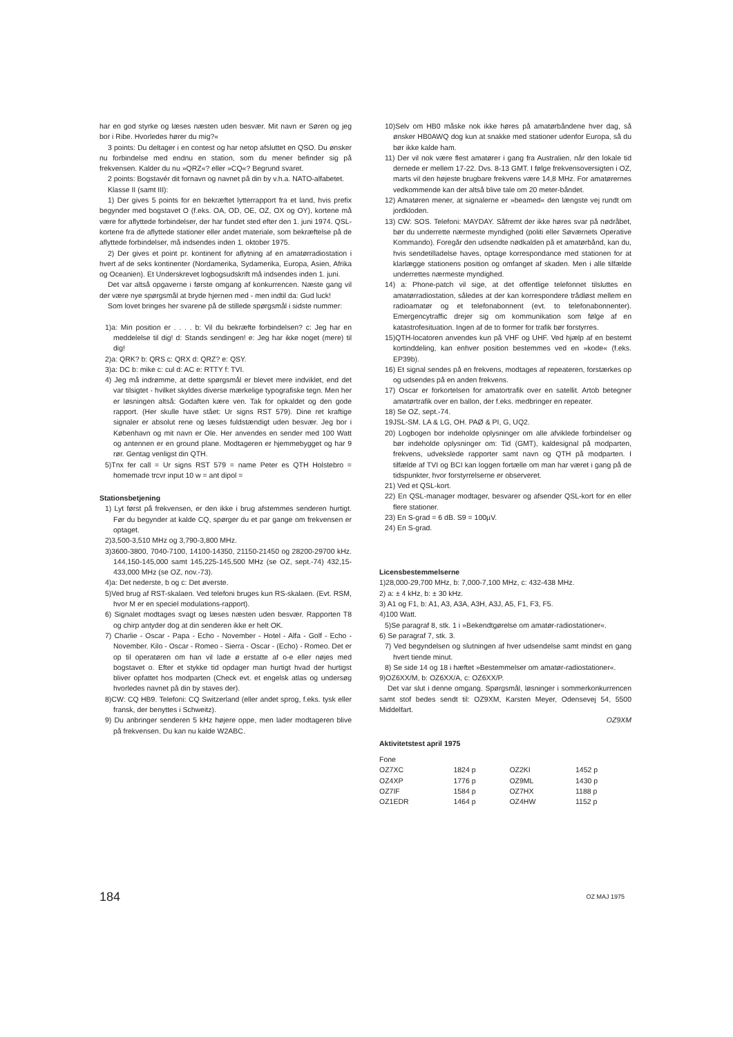har en god styrke og læses næsten uden besvær. Mit navn er Søren og jeg bor i Ribe. Hvorledes hører du mig?«
3 points: Du deltager i en contest og har netop afsluttet en QSO. Du ønsker nu forbindelse med endnu en station, som du mener befinder sig på frekvensen. Kalder du nu »QRZ«? eller »CQ«? Begrund svaret.
2 points: Bogstavér dit fornavn og navnet på din by v.h.a. NATO-alfabetet.
Klasse II (samt III):
1) Der gives 5 points for en bekræftet lytterrapport fra et land, hvis prefix begynder med bogstavet O (f.eks. OA, OD, OE, OZ, OX og OY), kortene må være for aflyttede forbindelser, der har fundet sted efter den 1. juni 1974. QSL-kortene fra de aflyttede stationer eller andet materiale, som bekræftelse på de aflyttede forbindelser, må indsendes inden 1. oktober 1975.
2) Der gives et point pr. kontinent for aflytning af en amatørradiostation i hvert af de seks kontinenter (Nordamerika, Sydamerika, Europa, Asien, Afrika og Oceanien). Et Underskrevet logbogsudskrift må indsendes inden 1. juni.
Det var altså opgaverne i første omgang af konkurrencen. Næste gang vil der være nye spørgsmål at bryde hjernen med - men indtil da: Gud luck!
Som lovet bringes her svarene på de stillede spørgsmål i sidste nummer:
1)a: Min position er . . . . b: Vil du bekræfte forbindelsen? c: Jeg har en meddelelse til dig! d: Stands sendingen! e: Jeg har ikke noget (mere) til dig!
2)a: QRK? b: QRS c: QRX d: QRZ? e: QSY.
3)a: DC b: mike c: cul d: AC e: RTTY f: TVI.
4) Jeg må indrømme, at dette spørgsmål er blevet mere indviklet, end det var tilsigtet - hvilket skyldes diverse mærkelige typografiske tegn. Men her er løsningen altså: Godaften kære ven. Tak for opkaldet og den gode rapport. (Her skulle have stået: Ur signs RST 579). Dine ret kraftige signaler er absolut rene og læses fuldstændigt uden besvær. Jeg bor i København og mit navn er Ole. Her anvendes en sender med 100 Watt og antennen er en ground plane. Modtageren er hjemmebygget og har 9 rør. Gentag venligst din QTH.
5)Tnx fer call = Ur signs RST 579 = name Peter es QTH Holstebro = homemade trcvr input 10 w = ant dipol =
Stationsbetjening
1) Lyt først på frekvensen, er den ikke i brug afstemmes senderen hurtigt. Før du begynder at kalde CQ, spørger du et par gange om frekvensen er optaget.
2)3,500-3,510 MHz og 3,790-3,800 MHz.
3)3600-3800, 7040-7100, 14100-14350, 21150-21450 og 28200-29700 kHz. 144,150-145,000 samt 145,225-145,500 MHz (se OZ, sept.-74) 432,15-433,000 MHz (se OZ, nov.-73).
4)a: Det nederste, b og c: Det øverste.
5)Ved brug af RST-skalaen. Ved telefoni bruges kun RS-skalaen. (Evt. RSM, hvor M er en speciel modulations-rapport).
6) Signalet modtages svagt og læses næsten uden besvær. Rapporten T8 og chirp antyder dog at din senderen ikke er helt OK.
7) Charlie - Oscar - Papa - Echo - November - Hotel - Alfa - Golf - Echo - November. Kilo - Oscar - Romeo - Sierra - Oscar - (Echo) - Romeo. Det er op til operatøren om han vil lade ø erstatte af o-e eller nøjes med bogstavet o. Efter et stykke tid opdager man hurtigt hvad der hurtigst bliver opfattet hos modparten (Check evt. et engelsk atlas og undersøg hvorledes navnet på din by staves der).
8)CW: CQ HB9. Telefoni: CQ Switzerland (eller andet sprog, f.eks. tysk eller fransk, der benyttes i Schweitz).
9) Du anbringer senderen 5 kHz højere oppe, men lader modtageren blive på frekvensen. Du kan nu kalde W2ABC.
10)Selv om HB0 måske nok ikke høres på amatørbåndene hver dag, så ønsker HB0AWQ dog kun at snakke med stationer udenfor Europa, så du bør ikke kalde ham.
11) Der vil nok være flest amatører i gang fra Australien, når den lokale tid dernede er mellem 17-22. Dvs. 8-13 GMT. I følge frekvensoversigten i OZ, marts vil den højeste brugbare frekvens være 14,8 MHz. For amatørernes vedkommende kan der altså blive tale om 20 meter-båndet.
12) Amatøren mener, at signalerne er »beamed« den længste vej rundt om jordkloden.
13) CW: SOS. Telefoni: MAYDAY. Såfremt der ikke høres svar på nødråbet, bør du underrette nærmeste myndighed (politi eller Søværnets Operative Kommando). Foregår den udsendte nødkalden på et amatørbånd, kan du, hvis sendetilladelse haves, optage korrespondance med stationen for at klarlægge stationens position og omfanget af skaden. Men i alle tilfælde underrettes nærmeste myndighed.
14) a: Phone-patch vil sige, at det offentlige telefonnet tilsluttes en amatørradiostation, således at der kan korrespondere trådløst mellem en radioamatør og et telefonabonnent (evt. to telefonabonnenter). Emergencytraffic drejer sig om kommunikation som følge af en katastrofesituation. Ingen af de to former for trafik bør forstyrres.
15)QTH-locatoren anvendes kun på VHF og UHF. Ved hjælp af en bestemt kortinddeling, kan enhver position bestemmes ved en »kode« (f.eks. EP39b).
16) Et signal sendes på en frekvens, modtages af repeateren, forstærkes op og udsendes på en anden frekvens.
17) Oscar er forkortelsen for amatortrafik over en satellit. Artob betegner amatørtrafik over en ballon, der f.eks. medbringer en repeater.
18) Se OZ, sept.-74.
19JSL-SM. LA & LG, OH. PAØ & PI, G, UQ2.
20) Logbogen bor indeholde oplysninger om alle afviklede forbindelser og bør indeholde oplysninger om: Tid (GMT), kaldesignal på modparten, frekvens, udvekslede rapporter samt navn og QTH på modparten. I tilfælde af TVI og BCI kan loggen fortælle om man har været i gang på de tidspunkter, hvor forstyrrelserne er observeret.
21) Ved et QSL-kort.
22) En QSL-manager modtager, besvarer og afsender QSL-kort for en eller flere stationer.
23) En S-grad = 6 dB. S9 = 100µV.
24) En S-grad.
Licensbestemmelserne
1)28,000-29,700 MHz, b: 7,000-7,100 MHz, c: 432-438 MHz.
2) a: ± 4 kHz, b: ± 30 kHz.
3) A1 og F1, b: A1, A3, A3A, A3H, A3J, A5, F1, F3, F5.
4)100 Watt.
5)Se paragraf 8, stk. 1 i »Bekendtgørelse om amatør-radiostationer«.
6) Se paragraf 7, stk. 3.
7) Ved begyndelsen og slutningen af hver udsendelse samt mindst en gang hvert tiende minut.
8) Se side 14 og 18 i hæftet »Bestemmelser om amatør-radiostationer«.
9)OZ6XX/M, b: OZ6XX/A, c: OZ6XX/P.
Det var slut i denne omgang. Spørgsmål, løsninger i sommerkonkurrencen samt stof bedes sendt til: OZ9XM, Karsten Meyer, Odensevej 54, 5500 Middelfart.
OZ9XM
Aktivitetstest april 1975
Fone
| OZ7XC | 1824 p | OZ2KI | 1452 p |
| OZ4XP | 1776 p | OZ9ML | 1430 p |
| OZ7IF | 1584 p | OZ7HX | 1188 p |
| OZ1EDR | 1464 p | OZ4HW | 1152 p |
184 OZ MAJ 1975